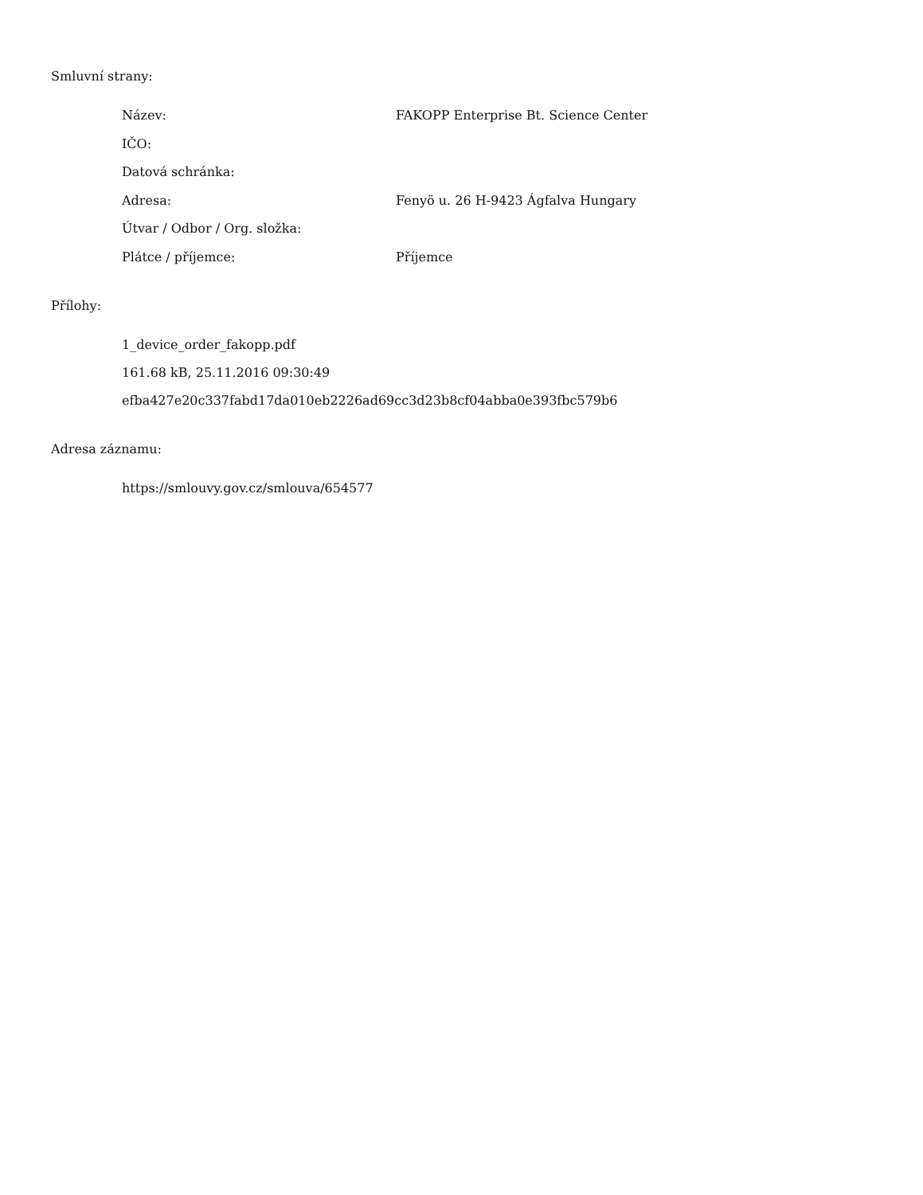Smluvní strany:
| Název: | FAKOPP Enterprise Bt. Science Center |
| IČO: | |
| Datová schránka: | |
| Adresa: | Fenyö u. 26 H-9423 Ágfalva Hungary |
| Útvar / Odbor / Org. složka: | |
| Plátce / příjemce: | Příjemce |
Přílohy:
1_device_order_fakopp.pdf
161.68 kB, 25.11.2016 09:30:49
efba427e20c337fabd17da010eb2226ad69cc3d23b8cf04abba0e393fbc579b6
Adresa záznamu:
https://smlouvy.gov.cz/smlouva/654577